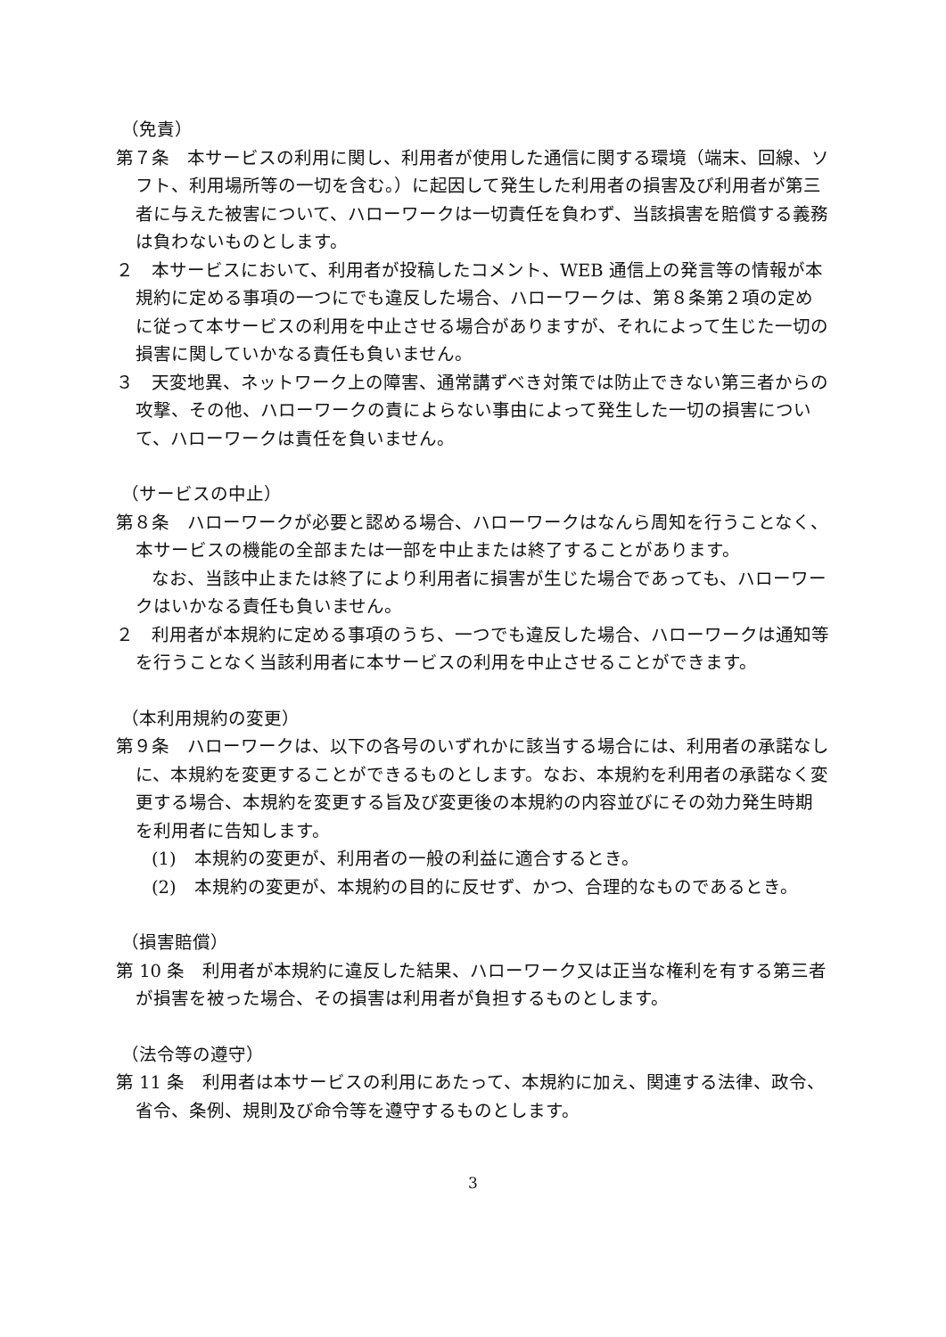（免責）
第７条　本サービスの利用に関し、利用者が使用した通信に関する環境（端末、回線、ソフト、利用場所等の一切を含む。）に起因して発生した利用者の損害及び利用者が第三者に与えた被害について、ハローワークは一切責任を負わず、当該損害を賠償する義務は負わないものとします。
２　本サービスにおいて、利用者が投稿したコメント、WEB 通信上の発言等の情報が本規約に定める事項の一つにでも違反した場合、ハローワークは、第８条第２項の定めに従って本サービスの利用を中止させる場合がありますが、それによって生じた一切の損害に関していかなる責任も負いません。
３　天変地異、ネットワーク上の障害、通常講ずべき対策では防止できない第三者からの攻撃、その他、ハローワークの責によらない事由によって発生した一切の損害について、ハローワークは責任を負いません。
（サービスの中止）
第８条　ハローワークが必要と認める場合、ハローワークはなんら周知を行うことなく、本サービスの機能の全部または一部を中止または終了することがあります。
　　なお、当該中止または終了により利用者に損害が生じた場合であっても、ハローワークはいかなる責任も負いません。
２　利用者が本規約に定める事項のうち、一つでも違反した場合、ハローワークは通知等を行うことなく当該利用者に本サービスの利用を中止させることができます。
（本利用規約の変更）
第９条　ハローワークは、以下の各号のいずれかに該当する場合には、利用者の承諾なしに、本規約を変更することができるものとします。なお、本規約を利用者の承諾なく変更する場合、本規約を変更する旨及び変更後の本規約の内容並びにその効力発生時期を利用者に告知します。
(1)　本規約の変更が、利用者の一般の利益に適合するとき。
(2)　本規約の変更が、本規約の目的に反せず、かつ、合理的なものであるとき。
（損害賠償）
第 10 条　利用者が本規約に違反した結果、ハローワーク又は正当な権利を有する第三者が損害を被った場合、その損害は利用者が負担するものとします。
（法令等の遵守）
第 11 条　利用者は本サービスの利用にあたって、本規約に加え、関連する法律、政令、省令、条例、規則及び命令等を遵守するものとします。
3